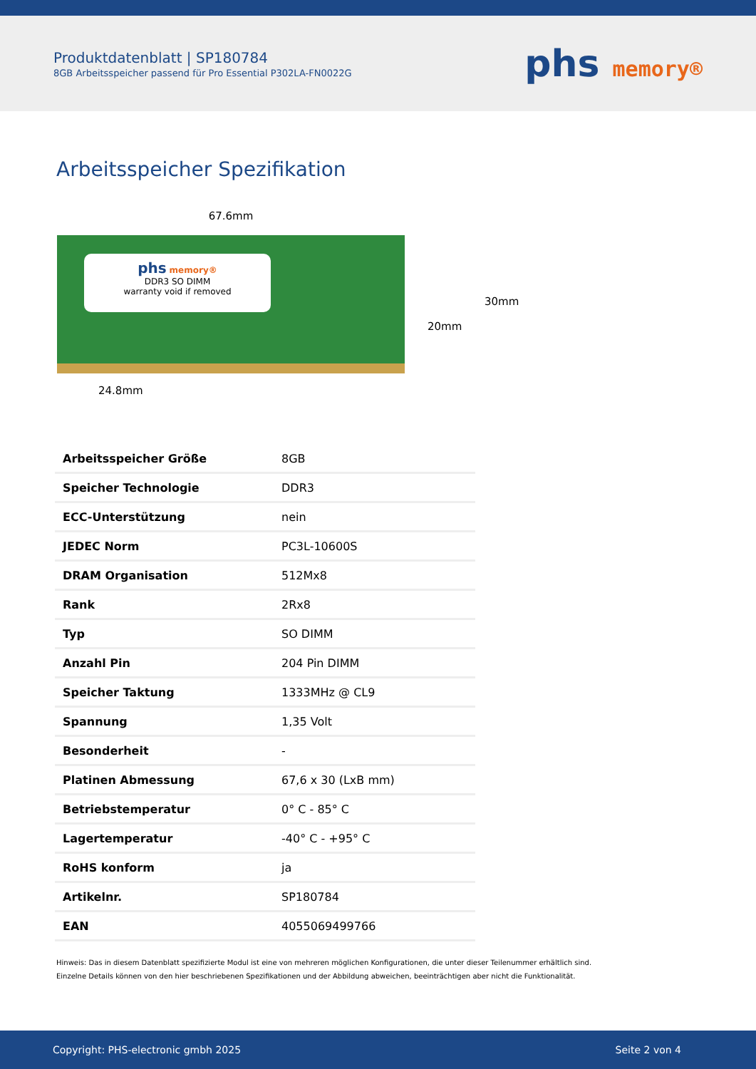Produktdatenblatt | SP180784
8GB Arbeitsspeicher passend für Pro Essential P302LA-FN0022G
phs memory®
Arbeitsspeicher Spezifikation
67.6mm
phs memory®
DDR3 SO DIMM
warranty void if removed
30mm
20mm
24.8mm
| Arbeitsspeicher Größe | 8GB |
| Speicher Technologie | DDR3 |
| ECC-Unterstützung | nein |
| JEDEC Norm | PC3L-10600S |
| DRAM Organisation | 512Mx8 |
| Rank | 2Rx8 |
| Typ | SO DIMM |
| Anzahl Pin | 204 Pin DIMM |
| Speicher Taktung | 1333MHz @ CL9 |
| Spannung | 1,35 Volt |
| Besonderheit | - |
| Platinen Abmessung | 67,6 x 30 (LxB mm) |
| Betriebstemperatur | 0° C - 85° C |
| Lagertemperatur | -40° C - +95° C |
| RoHS konform | ja |
| Artikelnr. | SP180784 |
| EAN | 4055069499766 |
Hinweis: Das in diesem Datenblatt spezifizierte Modul ist eine von mehreren möglichen Konfigurationen, die unter dieser Teilenummer erhältlich sind.
Einzelne Details können von den hier beschriebenen Spezifikationen und der Abbildung abweichen, beeinträchtigen aber nicht die Funktionalität.
Copyright: PHS-electronic gmbh 2025 Seite 2 von 4